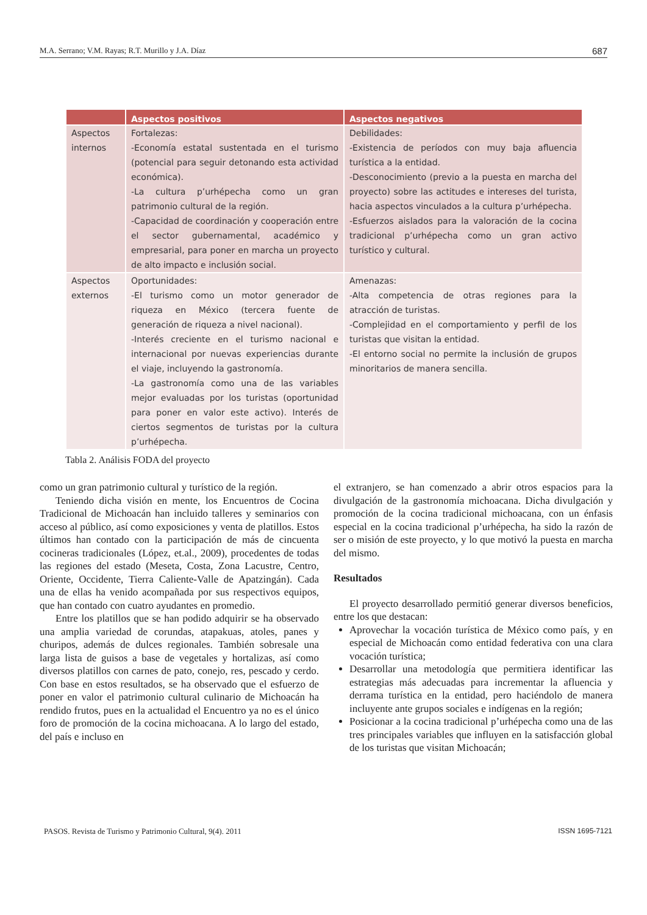M.A. Serrano; V.M. Rayas; R.T. Murillo y J.A. Díaz 687
| | Aspectos positivos | Aspectos negativos |
| --- | --- | --- |
| Aspectos internos | Fortalezas: -Economía estatal sustentada en el turismo (potencial para seguir detonando esta actividad económica). -La cultura p’urhépecha como un gran patrimonio cultural de la región. -Capacidad de coordinación y cooperación entre el sector gubernamental, académico y empresarial, para poner en marcha un proyecto de alto impacto e inclusión social. | Debilidades: -Existencia de períodos con muy baja afluencia turística a la entidad. -Desconocimiento (previo a la puesta en marcha del proyecto) sobre las actitudes e intereses del turista, hacia aspectos vinculados a la cultura p’urhépecha. -Esfuerzos aislados para la valoración de la cocina tradicional p’urhépecha como un gran activo turístico y cultural. |
| Aspectos externos | Oportunidades: -El turismo como un motor generador de riqueza en México (tercera fuente de generación de riqueza a nivel nacional). -Interés creciente en el turismo nacional e internacional por nuevas experiencias durante el viaje, incluyendo la gastronomía. -La gastronomía como una de las variables mejor evaluadas por los turistas (oportunidad para poner en valor este activo). Interés de ciertos segmentos de turistas por la cultura p’urhépecha. | Amenazas: -Alta competencia de otras regiones para la atracción de turistas. -Complejidad en el comportamiento y perfil de los turistas que visitan la entidad. -El entorno social no permite la inclusión de grupos minoritarios de manera sencilla. |
Tabla 2. Análisis FODA del proyecto
como un gran patrimonio cultural y turístico de la región.
Teniendo dicha visión en mente, los Encuentros de Cocina Tradicional de Michoacán han incluido talleres y seminarios con acceso al público, así como exposiciones y venta de platillos. Estos últimos han contado con la participación de más de cincuenta cocineras tradicionales (López, et.al., 2009), procedentes de todas las regiones del estado (Meseta, Costa, Zona Lacustre, Centro, Oriente, Occidente, Tierra Caliente-Valle de Apatzingán). Cada una de ellas ha venido acompañada por sus respectivos equipos, que han contado con cuatro ayudantes en promedio.
Entre los platillos que se han podido adquirir se ha observado una amplia variedad de corundas, atapakuas, atoles, panes y churipos, además de dulces regionales. También sobresale una larga lista de guisos a base de vegetales y hortalizas, así como diversos platillos con carnes de pato, conejo, res, pescado y cerdo. Con base en estos resultados, se ha observado que el esfuerzo de poner en valor el patrimonio cultural culinario de Michoacán ha rendido frutos, pues en la actualidad el Encuentro ya no es el único foro de promoción de la cocina michoacana. A lo largo del estado, del país e incluso en
el extranjero, se han comenzado a abrir otros espacios para la divulgación de la gastronomía michoacana. Dicha divulgación y promoción de la cocina tradicional michoacana, con un énfasis especial en la cocina tradicional p’urhépecha, ha sido la razón de ser o misión de este proyecto, y lo que motivó la puesta en marcha del mismo.
Resultados
El proyecto desarrollado permitió generar diversos beneficios, entre los que destacan:
Aprovechar la vocación turística de México como país, y en especial de Michoacán como entidad federativa con una clara vocación turística;
Desarrollar una metodología que permitiera identificar las estrategias más adecuadas para incrementar la afluencia y derrama turística en la entidad, pero haciéndolo de manera incluyente ante grupos sociales e indígenas en la región;
Posicionar a la cocina tradicional p’urhépecha como una de las tres principales variables que influyen en la satisfacción global de los turistas que visitan Michoacán;
PASOS. Revista de Turismo y Patrimonio Cultural, 9(4). 2011 ISSN 1695-7121